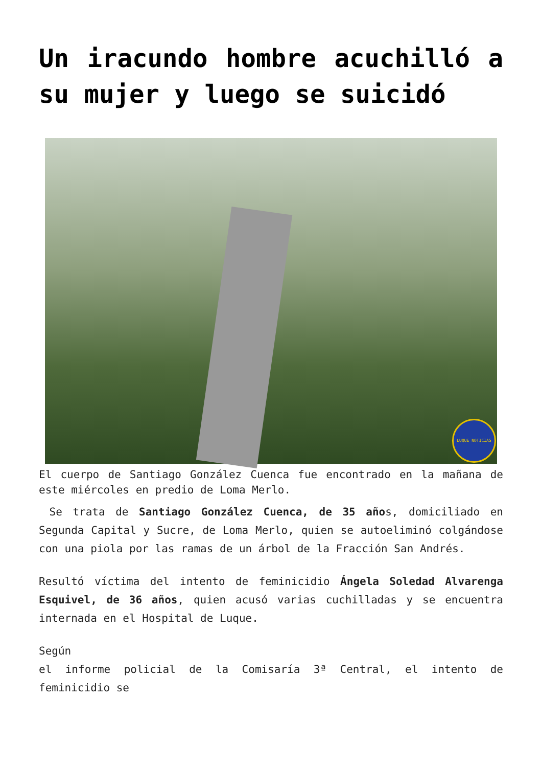Un iracundo hombre acuchilló a su mujer y luego se suicidó
LUQUE NOTICIAS
El cuerpo de Santiago González Cuenca fue encontrado en la mañana de este miércoles en predio de Loma Merlo.
Se trata de Santiago González Cuenca, de 35 años, domiciliado en Segunda Capital y Sucre, de Loma Merlo, quien se autoeliminó colgándose con una piola por las ramas de un árbol de la Fracción San Andrés.
Resultó víctima del intento de feminicidio Ángela Soledad Alvarenga Esquivel, de 36 años, quien acusó varias cuchilladas y se encuentra internada en el Hospital de Luque.
Según
el informe policial de la Comisaría 3ª Central, el intento de feminicidio se